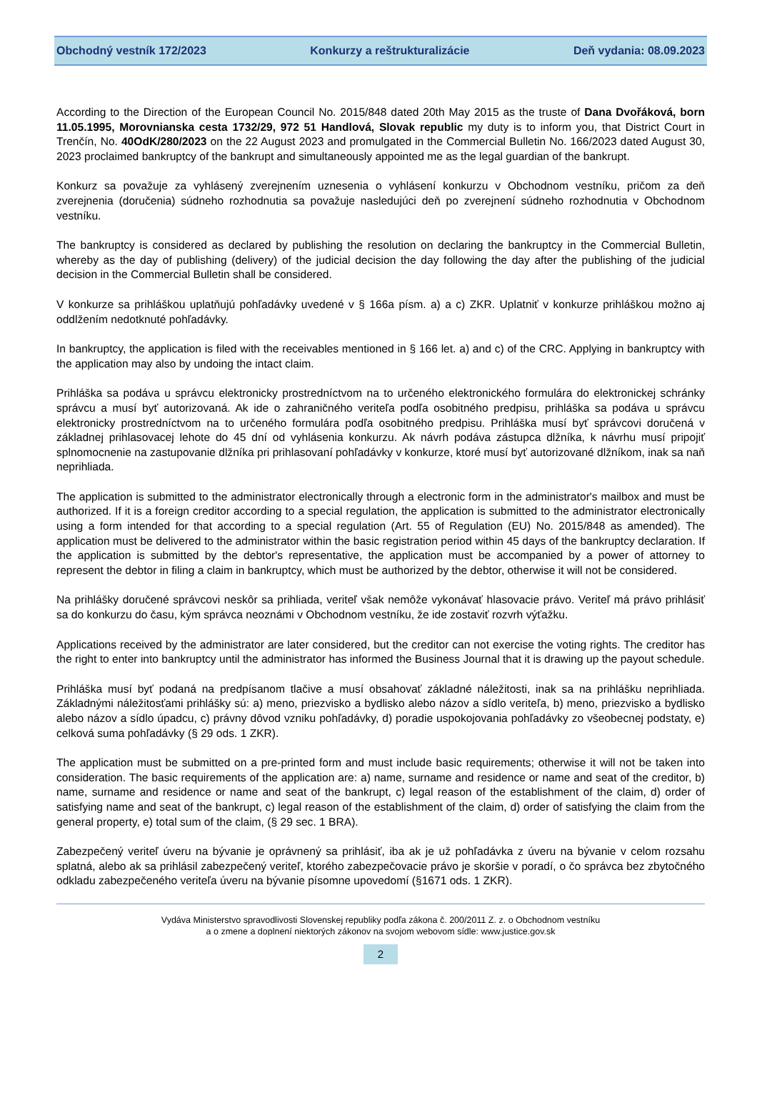Obchodný vestník 172/2023 Konkurzy a reštrukturalizácie Deň vydania: 08.09.2023
According to the Direction of the European Council No. 2015/848 dated 20th May 2015 as the truste of Dana Dvořáková, born 11.05.1995, Morovnianska cesta 1732/29, 972 51 Handlová, Slovak republic my duty is to inform you, that District Court in Trenčín, No. 40OdK/280/2023 on the 22 August 2023 and promulgated in the Commercial Bulletin No. 166/2023 dated August 30, 2023 proclaimed bankruptcy of the bankrupt and simultaneously appointed me as the legal guardian of the bankrupt.
Konkurz sa považuje za vyhlásený zverejnením uznesenia o vyhlásení konkurzu v Obchodnom vestníku, pričom za deň zverejnenia (doručenia) súdneho rozhodnutia sa považuje nasledujúci deň po zverejnení súdneho rozhodnutia v Obchodnom vestníku.
The bankruptcy is considered as declared by publishing the resolution on declaring the bankruptcy in the Commercial Bulletin, whereby as the day of publishing (delivery) of the judicial decision the day following the day after the publishing of the judicial decision in the Commercial Bulletin shall be considered.
V konkurze sa prihláškou uplatňujú pohľadávky uvedené v § 166a písm. a) a c) ZKR. Uplatniť v konkurze prihláškou možno aj oddlžením nedotknuté pohľadávky.
In bankruptcy, the application is filed with the receivables mentioned in § 166 let. a) and c) of the CRC. Applying in bankruptcy with the application may also by undoing the intact claim.
Prihláška sa podáva u správcu elektronicky prostredníctvom na to určeného elektronického formulára do elektronickej schránky správcu a musí byť autorizovaná. Ak ide o zahraničného veriteľa podľa osobitného predpisu, prihláška sa podáva u správcu elektronicky prostredníctvom na to určeného formulára podľa osobitného predpisu. Prihláška musí byť správcovi doručená v základnej prihlasovacej lehote do 45 dní od vyhlásenia konkurzu. Ak návrh podáva zástupca dlžníka, k návrhu musí pripojiť splnomocnenie na zastupovanie dlžníka pri prihlasovaní pohľadávky v konkurze, ktoré musí byť autorizované dlžníkom, inak sa naň neprihliada.
The application is submitted to the administrator electronically through a electronic form in the administrator's mailbox and must be authorized. If it is a foreign creditor according to a special regulation, the application is submitted to the administrator electronically using a form intended for that according to a special regulation (Art. 55 of Regulation (EU) No. 2015/848 as amended). The application must be delivered to the administrator within the basic registration period within 45 days of the bankruptcy declaration. If the application is submitted by the debtor's representative, the application must be accompanied by a power of attorney to represent the debtor in filing a claim in bankruptcy, which must be authorized by the debtor, otherwise it will not be considered.
Na prihlášky doručené správcovi neskôr sa prihliada, veriteľ však nemôže vykonávať hlasovacie právo. Veriteľ má právo prihlásiť sa do konkurzu do času, kým správca neoznámi v Obchodnom vestníku, že ide zostaviť rozvrh výťažku.
Applications received by the administrator are later considered, but the creditor can not exercise the voting rights. The creditor has the right to enter into bankruptcy until the administrator has informed the Business Journal that it is drawing up the payout schedule.
Prihláška musí byť podaná na predpísanom tlačive a musí obsahovať základné náležitosti, inak sa na prihlášku neprihliada. Základnými náležitosťami prihlášky sú: a) meno, priezvisko a bydlisko alebo názov a sídlo veriteľa, b) meno, priezvisko a bydlisko alebo názov a sídlo úpadcu, c) právny dôvod vzniku pohľadávky, d) poradie uspokojovania pohľadávky zo všeobecnej podstaty, e) celková suma pohľadávky (§ 29 ods. 1 ZKR).
The application must be submitted on a pre-printed form and must include basic requirements; otherwise it will not be taken into consideration. The basic requirements of the application are: a) name, surname and residence or name and seat of the creditor, b) name, surname and residence or name and seat of the bankrupt, c) legal reason of the establishment of the claim, d) order of satisfying name and seat of the bankrupt, c) legal reason of the establishment of the claim, d) order of satisfying the claim from the general property, e) total sum of the claim, (§ 29 sec. 1 BRA).
Zabezpečený veriteľ úveru na bývanie je oprávnený sa prihlásiť, iba ak je už pohľadávka z úveru na bývanie v celom rozsahu splatná, alebo ak sa prihlásil zabezpečený veriteľ, ktorého zabezpečovacie právo je skoršie v poradí, o čo správca bez zbytočného odkladu zabezpečeného veriteľa úveru na bývanie písomne upovedomí (§1671 ods. 1 ZKR).
Vydáva Ministerstvo spravodlivosti Slovenskej republiky podľa zákona č. 200/2011 Z. z. o Obchodnom vestníku
a o zmene a doplnení niektorých zákonov na svojom webovom sídle: www.justice.gov.sk
2